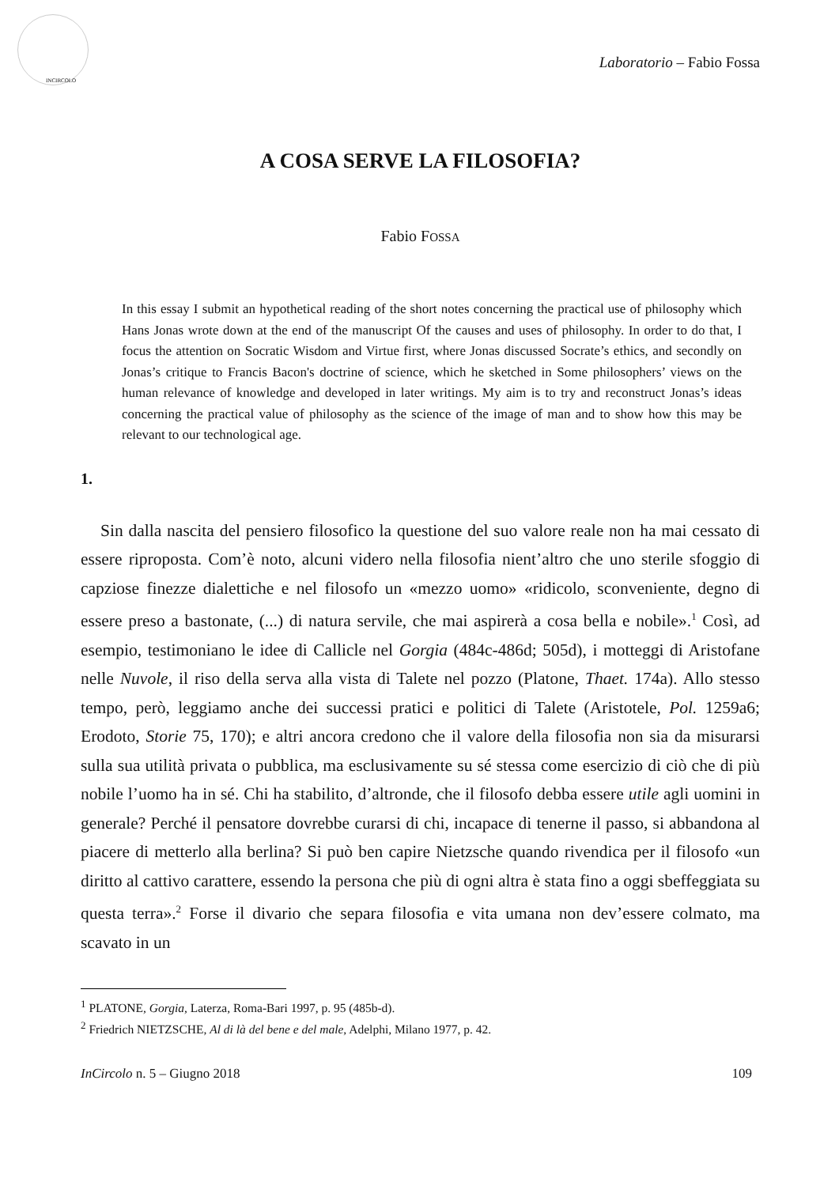INCIRCOLO
Laboratorio – Fabio Fossa
A COSA SERVE LA FILOSOFIA?
Fabio FOSSA
In this essay I submit an hypothetical reading of the short notes concerning the practical use of philosophy which Hans Jonas wrote down at the end of the manuscript Of the causes and uses of philosophy. In order to do that, I focus the attention on Socratic Wisdom and Virtue first, where Jonas discussed Socrate’s ethics, and secondly on Jonas’s critique to Francis Bacon's doctrine of science, which he sketched in Some philosophers’ views on the human relevance of knowledge and developed in later writings. My aim is to try and reconstruct Jonas’s ideas concerning the practical value of philosophy as the science of the image of man and to show how this may be relevant to our technological age.
1.
Sin dalla nascita del pensiero filosofico la questione del suo valore reale non ha mai cessato di essere riproposta. Com’è noto, alcuni videro nella filosofia nient’altro che uno sterile sfoggio di capziose finezze dialettiche e nel filosofo un «mezzo uomo» «ridicolo, sconveniente, degno di essere preso a bastonate, (...) di natura servile, che mai aspirerà a cosa bella e nobile».<sup>1</sup> Così, ad esempio, testimoniano le idee di Callicle nel Gorgia (484c-486d; 505d), i motteggi di Aristofane nelle Nuvole, il riso della serva alla vista di Talete nel pozzo (Platone, Thaet. 174a). Allo stesso tempo, però, leggiamo anche dei successi pratici e politici di Talete (Aristotele, Pol. 1259a6; Erodoto, Storie 75, 170); e altri ancora credono che il valore della filosofia non sia da misurarsi sulla sua utilità privata o pubblica, ma esclusivamente su sé stessa come esercizio di ciò che di più nobile l’uomo ha in sé. Chi ha stabilito, d’altronde, che il filosofo debba essere utile agli uomini in generale? Perché il pensatore dovrebbe curarsi di chi, incapace di tenerne il passo, si abbandona al piacere di metterlo alla berlina? Si può ben capire Nietzsche quando rivendica per il filosofo «un diritto al cattivo carattere, essendo la persona che più di ogni altra è stata fino a oggi sbeffeggiata su questa terra».<sup>2</sup> Forse il divario che separa filosofia e vita umana non dev’essere colmato, ma scavato in un
<sup>1</sup> PLATONE, Gorgia, Laterza, Roma-Bari 1997, p. 95 (485b-d).
<sup>2</sup> Friedrich NIETZSCHE, Al di là del bene e del male, Adelphi, Milano 1977, p. 42.
InCircolo n. 5 – Giugno 2018 109